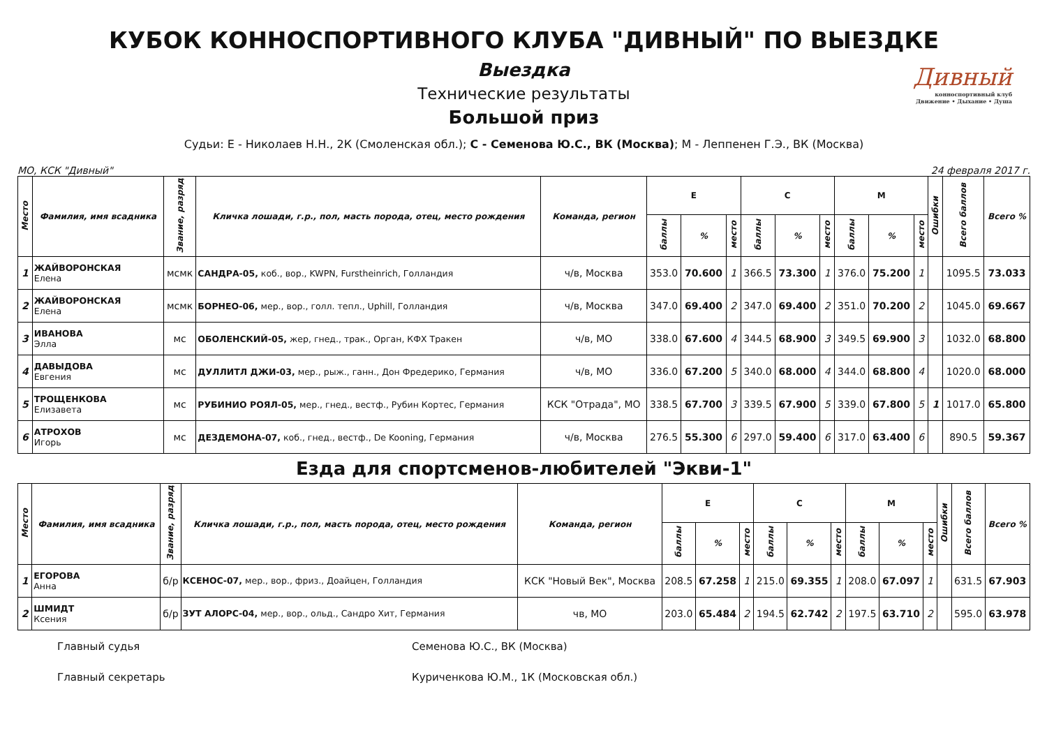КУБОК КОННОСПОРТИВНОГО КЛУБА "ДИВНЫЙ" ПО ВЫЕЗДКЕ
Дивный
конноспортивный клуб
Движение • Дыхание • Душа
Выездка
Технические результаты
Большой приз
Судьи: Е - Николаев Н.Н., 2К (Смоленская обл.); С - Семенова Ю.С., ВК (Москва); М - Леппенен Г.Э., ВК (Москва)
МО, КСК "Дивный" 24 февраля 2017 г.
| Место | Фамилия, имя всадника | Звание, разряд | Кличка лошади, г.р., пол, масть порода, отец, место рождения | Команда, регион | Е | | | С | | | М | | | Ошибки | Всего баллов | Всего % |
| --- | --- | --- | --- | --- | --- | --- | --- | --- | --- | --- | --- | --- | --- | --- | --- | --- |
| | | | | | баллы | % | место | баллы | % | место | баллы | % | место | | | |
| 1 | ЖАЙВОРОНСКАЯ Елена | мсмк | САНДРА-05, коб., вор., KWPN, Furstheinrich, Голландия | ч/в, Москва | 353.0 | 70.600 | 1 | 366.5 | 73.300 | 1 | 376.0 | 75.200 | 1 | | 1095.5 | 73.033 |
| 2 | ЖАЙВОРОНСКАЯ Елена | мсмк | БОРНЕО-06, мер., вор., голл. тепл., Uphill, Голландия | ч/в, Москва | 347.0 | 69.400 | 2 | 347.0 | 69.400 | 2 | 351.0 | 70.200 | 2 | | 1045.0 | 69.667 |
| 3 | ИВАНОВА Элла | мс | ОБОЛЕНСКИЙ-05, жер, гнед., трак., Орган, КФХ Тракен | ч/в, МО | 338.0 | 67.600 | 4 | 344.5 | 68.900 | 3 | 349.5 | 69.900 | 3 | | 1032.0 | 68.800 |
| 4 | ДАВЫДОВА Евгения | мс | ДУЛЛИТЛ ДЖИ-03, мер., рыж., ганн., Дон Фредерико, Германия | ч/в, МО | 336.0 | 67.200 | 5 | 340.0 | 68.000 | 4 | 344.0 | 68.800 | 4 | | 1020.0 | 68.000 |
| 5 | ТРОЩЕНКОВА Елизавета | мс | РУБИНИО РОЯЛ-05, мер., гнед., вестф., Рубин Кортес, Германия | КСК "Отрада", МО | 338.5 | 67.700 | 3 | 339.5 | 67.900 | 5 | 339.0 | 67.800 | 5 | 1 | 1017.0 | 65.800 |
| 6 | АТРОХОВ Игорь | мс | ДЕЗДЕМОНА-07, коб., гнед., вестф., De Kooning, Германия | ч/в, Москва | 276.5 | 55.300 | 6 | 297.0 | 59.400 | 6 | 317.0 | 63.400 | 6 | | 890.5 | 59.367 |
Езда для спортсменов-любителей "Экви-1"
| Место | Фамилия, имя всадника | Звание, разряд | Кличка лошади, г.р., пол, масть порода, отец, место рождения | Команда, регион | Е | | | С | | | М | | | Ошибки | Всего баллов | Всего % |
| --- | --- | --- | --- | --- | --- | --- | --- | --- | --- | --- | --- | --- | --- | --- | --- | --- |
| | | | | | баллы | % | место | баллы | % | место | баллы | % | место | | | |
| 1 | ЕГОРОВА Анна | б/р | КСЕНОС-07, мер., вор., фриз., Доайцен, Голландия | КСК "Новый Век", Москва | 208.5 | 67.258 | 1 | 215.0 | 69.355 | 1 | 208.0 | 67.097 | 1 | | 631.5 | 67.903 |
| 2 | ШМИДТ Ксения | б/р | ЗУТ АЛОРС-04, мер., вор., ольд., Сандро Хит, Германия | чв, МО | 203.0 | 65.484 | 2 | 194.5 | 62.742 | 2 | 197.5 | 63.710 | 2 | | 595.0 | 63.978 |
Главный судья Семенова Ю.С., ВК (Москва)
Главный секретарь Куриченкова Ю.М., 1К (Московская обл.)